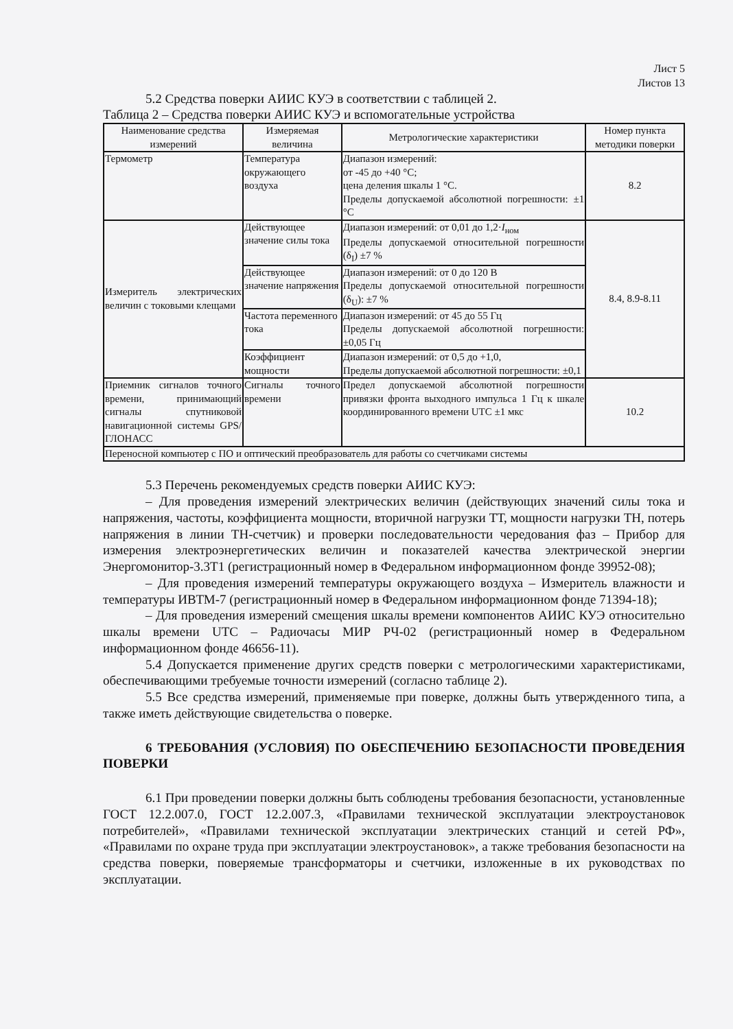Лист 5
Листов 13
5.2 Средства поверки АИИС КУЭ в соответствии с таблицей 2.
Таблица 2 – Средства поверки АИИС КУЭ и вспомогательные устройства
| Наименование средства измерений | Измеряемая величина | Метрологические характеристики | Номер пункта методики поверки |
| --- | --- | --- | --- |
| Термометр | Температура окружающего воздуха | Диапазон измерений: от -45 до +40 °С; цена деления шкалы 1 °С. Пределы допускаемой абсолютной погрешности: ±1 °С | 8.2 |
| Измеритель электрических величин с токовыми клещами | Действующее значение силы тока | Диапазон измерений: от 0,01 до 1,2· I<sub>ном</sub> Пределы допускаемой относительной погрешности (δ<sub>I</sub>) ±7 % | 8.4, 8.9-8.11 |
| | Действующее значение напряжения | Диапазон измерений: от 0 до 120 В Пределы допускаемой относительной погрешности (δ<sub>U</sub>): ±7 % | |
| | Частота переменного тока | Диапазон измерений: от 45 до 55 Гц Пределы допускаемой абсолютной погрешности: ±0,05 Гц | |
| | Коэффициент мощности | Диапазон измерений: от 0,5 до +1,0, Пределы допускаемой абсолютной погрешности: ±0,1 | |
| Приемник сигналов точного времени, принимающий сигналы спутниковой навигационной системы GPS/ГЛОНАСС | Сигналы точного времени | Предел допускаемой абсолютной погрешности привязки фронта выходного импульса 1 Гц к шкале координированного времени UTC ±1 мкс | 10.2 |
| Переносной компьютер с ПО и оптический преобразователь для работы со счетчиками системы | | | |
5.3 Перечень рекомендуемых средств поверки АИИС КУЭ:
– Для проведения измерений электрических величин (действующих значений силы тока и напряжения, частоты, коэффициента мощности, вторичной нагрузки ТТ, мощности нагрузки ТН, потерь напряжения в линии ТН-счетчик) и проверки последовательности чередования фаз – Прибор для измерения электроэнергетических величин и показателей качества электрической энергии Энергомонитор-3.3Т1 (регистрационный номер в Федеральном информационном фонде 39952-08);
– Для проведения измерений температуры окружающего воздуха – Измеритель влажности и температуры ИВТМ-7 (регистрационный номер в Федеральном информационном фонде 71394-18);
– Для проведения измерений смещения шкалы времени компонентов АИИС КУЭ относительно шкалы времени UTC – Радиочасы МИР РЧ-02 (регистрационный номер в Федеральном информационном фонде 46656-11).
5.4 Допускается применение других средств поверки с метрологическими характеристиками, обеспечивающими требуемые точности измерений (согласно таблице 2).
5.5 Все средства измерений, применяемые при поверке, должны быть утвержденного типа, а также иметь действующие свидетельства о поверке.
6 ТРЕБОВАНИЯ (УСЛОВИЯ) ПО ОБЕСПЕЧЕНИЮ БЕЗОПАСНОСТИ ПРОВЕДЕНИЯ ПОВЕРКИ
6.1 При проведении поверки должны быть соблюдены требования безопасности, установленные ГОСТ 12.2.007.0, ГОСТ 12.2.007.3, «Правилами технической эксплуатации электроустановок потребителей», «Правилами технической эксплуатации электрических станций и сетей РФ», «Правилами по охране труда при эксплуатации электроустановок», а также требования безопасности на средства поверки, поверяемые трансформаторы и счетчики, изложенные в их руководствах по эксплуатации.